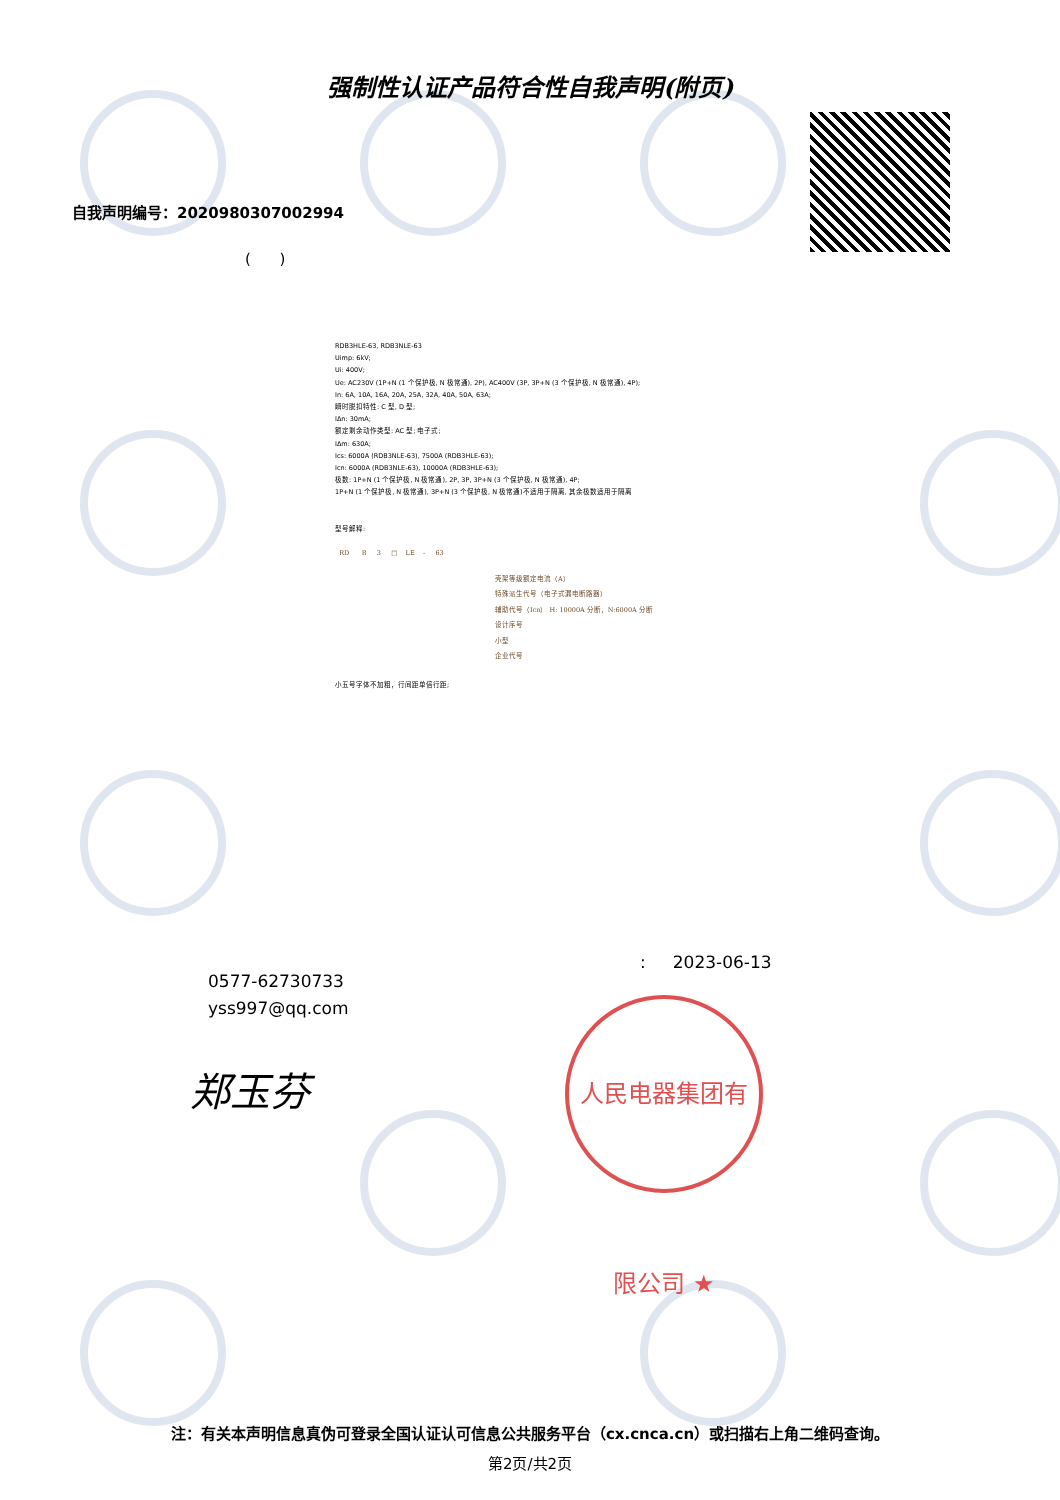强制性认证产品符合性自我声明(附页)
自我声明编号：2020980307002994
( )
RDB3HLE-63, RDB3NLE-63
Uimp: 6kV;
Ui: 400V;
Ue: AC230V (1P+N (1 个保护极, N 极常通), 2P), AC400V (3P, 3P+N (3 个保护极, N 极常通), 4P);
In: 6A, 10A, 16A, 20A, 25A, 32A, 40A, 50A, 63A;
瞬时脱扣特性: C 型, D 型;
IΔn: 30mA;
额定剩余动作类型: AC 型; 电子式;
IΔm: 630A;
Ics: 6000A (RDB3NLE-63), 7500A (RDB3HLE-63);
Icn: 6000A (RDB3NLE-63), 10000A (RDB3HLE-63);
极数: 1P+N (1 个保护极, N 极常通), 2P, 3P, 3P+N (3 个保护极, N 极常通), 4P;
1P+N (1 个保护极, N 极常通), 3P+N (3 个保护极, N 极常通)不适用于隔离, 其余极数适用于隔离
型号解释:
RD B 3 □ LE - 63
壳架等级额定电流（A）
特殊派生代号（电子式漏电断路器）
辅助代号（Icn） H: 10000A 分断，N:6000A 分断
设计序号
小型
企业代号
小五号字体不加粗，行间距单倍行距;
: 2023-06-13
0577-62730733
yss997@qq.com
郑玉芬
人民电器集团有限公司 ★
注：有关本声明信息真伪可登录全国认证认可信息公共服务平台（cx.cnca.cn）或扫描右上角二维码查询。
第2页/共2页